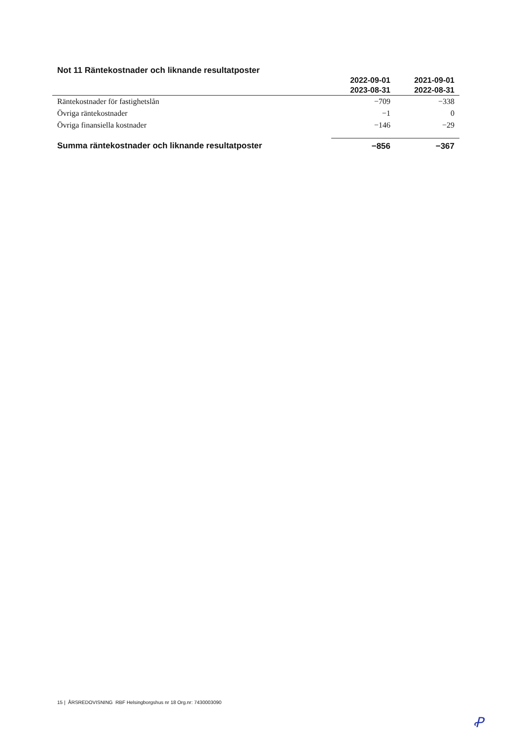Not 11 Räntekostnader och liknande resultatposter
| | 2022-09-01 2023-08-31 | 2021-09-01 2022-08-31 |
| --- | --- | --- |
| Räntekostnader för fastighetslån | −709 | −338 |
| Övriga räntekostnader | −1 | 0 |
| Övriga finansiella kostnader | −146 | −29 |
| Summa räntekostnader och liknande resultatposter | −856 | −367 |
15 | ÅRSREDOVISNING RBF Helsingborgshus nr 18 Org.nr: 7430003090
Ꝓ